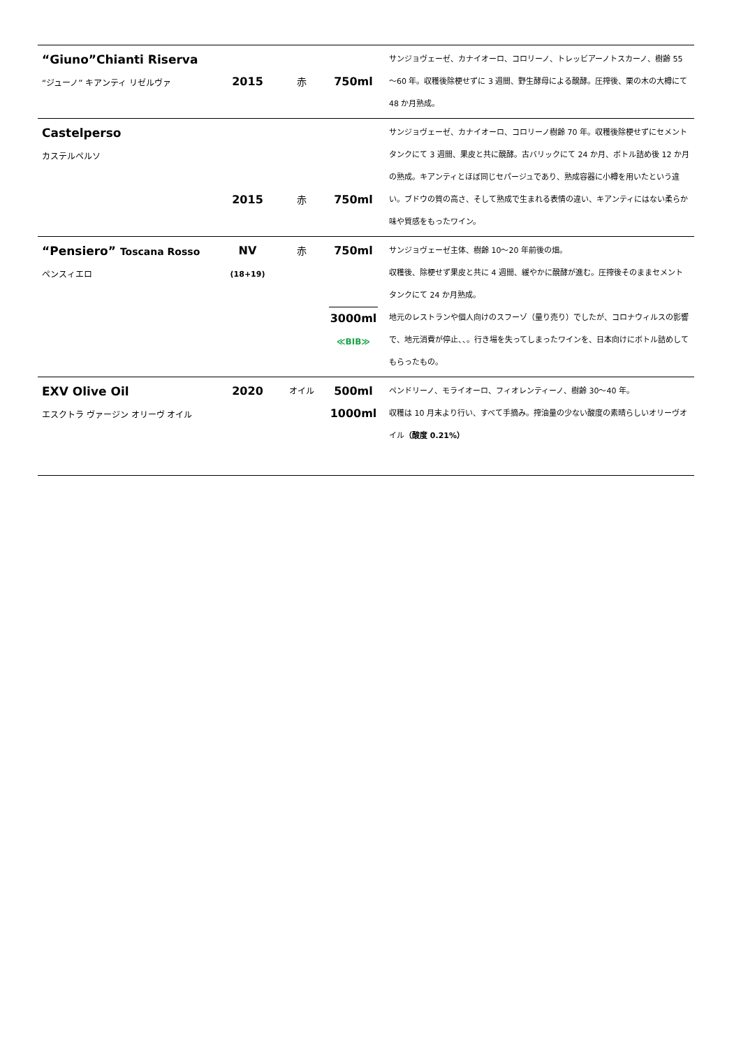| “Giuno”Chianti Riserva “ジューノ” キアンティ リゼルヴァ | 2015 | 赤 | 750ml | サンジョヴェーゼ、カナイオーロ、コロリーノ、トレッビアーノトスカーノ、樹齢 55～60 年。収穫後除梗せずに 3 週間、野生酵母による醗酵。圧搾後、栗の木の大樽にて 48 か月熟成。 |
| Castelperso カステルペルソ | 2015 | 赤 | 750ml | サンジョヴェーゼ、カナイオーロ、コロリーノ樹齢 70 年。収穫後除梗せずにセメントタンクにて 3 週間、果皮と共に醗酵。古バリックにて 24 か月、ボトル詰め後 12 か月の熟成。キアンティとほぼ同じセパージュであり、熟成容器に小樽を用いたという違い。ブドウの質の高さ、そして熟成で生まれる表情の違い、キアンティにはない柔らか味や質感をもったワイン。 |
| “Pensiero” Toscana Rosso ペンスィエロ | NV (18+19) | 赤 | 750ml 3000ml ≪BIB≫ | サンジョヴェーゼ主体、樹齢 10～20 年前後の畑。 収穫後、除梗せず果皮と共に 4 週間、緩やかに醗酵が進む。圧搾後そのままセメントタンクにて 24 か月熟成。 地元のレストランや個人向けのスフーゾ（量り売り）でしたが、コロナウィルスの影響で、地元消費が停止、、。行き場を失ってしまったワインを、日本向けにボトル詰めしてもらったもの。 |
| EXV Olive Oil エスクトラ ヴァージン オリーヴ オイル | 2020 | オイル | 500ml 1000ml | ペンドリーノ、モライオーロ、フィオレンティーノ、樹齢 30～40 年。 収穫は 10 月末より行い、すべて手摘み。搾油量の少ない酸度の素晴らしいオリーヴオイル （酸度 0.21%） |